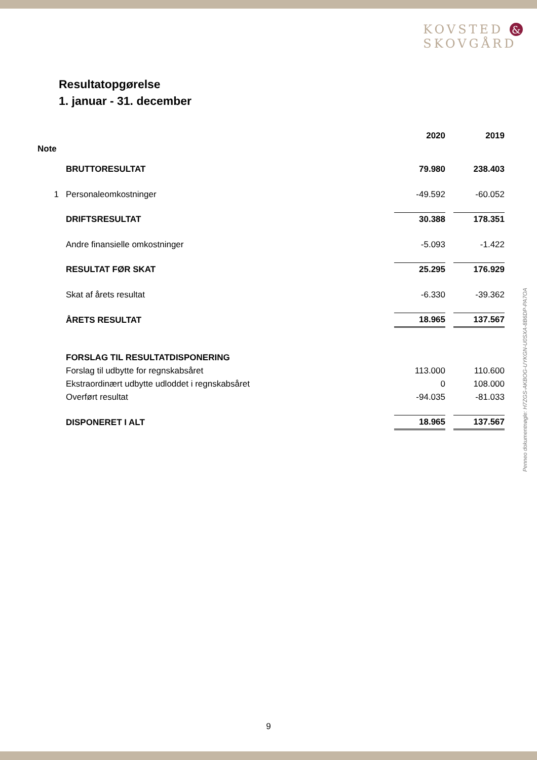KOVSTED &
SKOVGÅRD
Resultatopgørelse
1. januar - 31. december
Penneo dokumentnøgle: H7ZGS-AKBOG-UYKGN-U0SXA-8B6DP-PA7OA
| | | 2020 | | 2019 |
| Note | | | | |
| | BRUTTORESULTAT | 79.980 | | 238.403 |
| 1 | Personaleomkostninger | -49.592 | | -60.052 |
| | DRIFTSRESULTAT | 30.388 | | 178.351 |
| | Andre finansielle omkostninger | -5.093 | | -1.422 |
| | RESULTAT FØR SKAT | 25.295 | | 176.929 |
| | Skat af årets resultat | -6.330 | | -39.362 |
| | ÅRETS RESULTAT | 18.965 | | 137.567 |
| | FORSLAG TIL RESULTATDISPONERING | | | |
| | Forslag til udbytte for regnskabsåret | 113.000 | | 110.600 |
| | Ekstraordinært udbytte udloddet i regnskabsåret | 0 | | 108.000 |
| | Overført resultat | -94.035 | | -81.033 |
| | DISPONERET I ALT | 18.965 | | 137.567 |
9